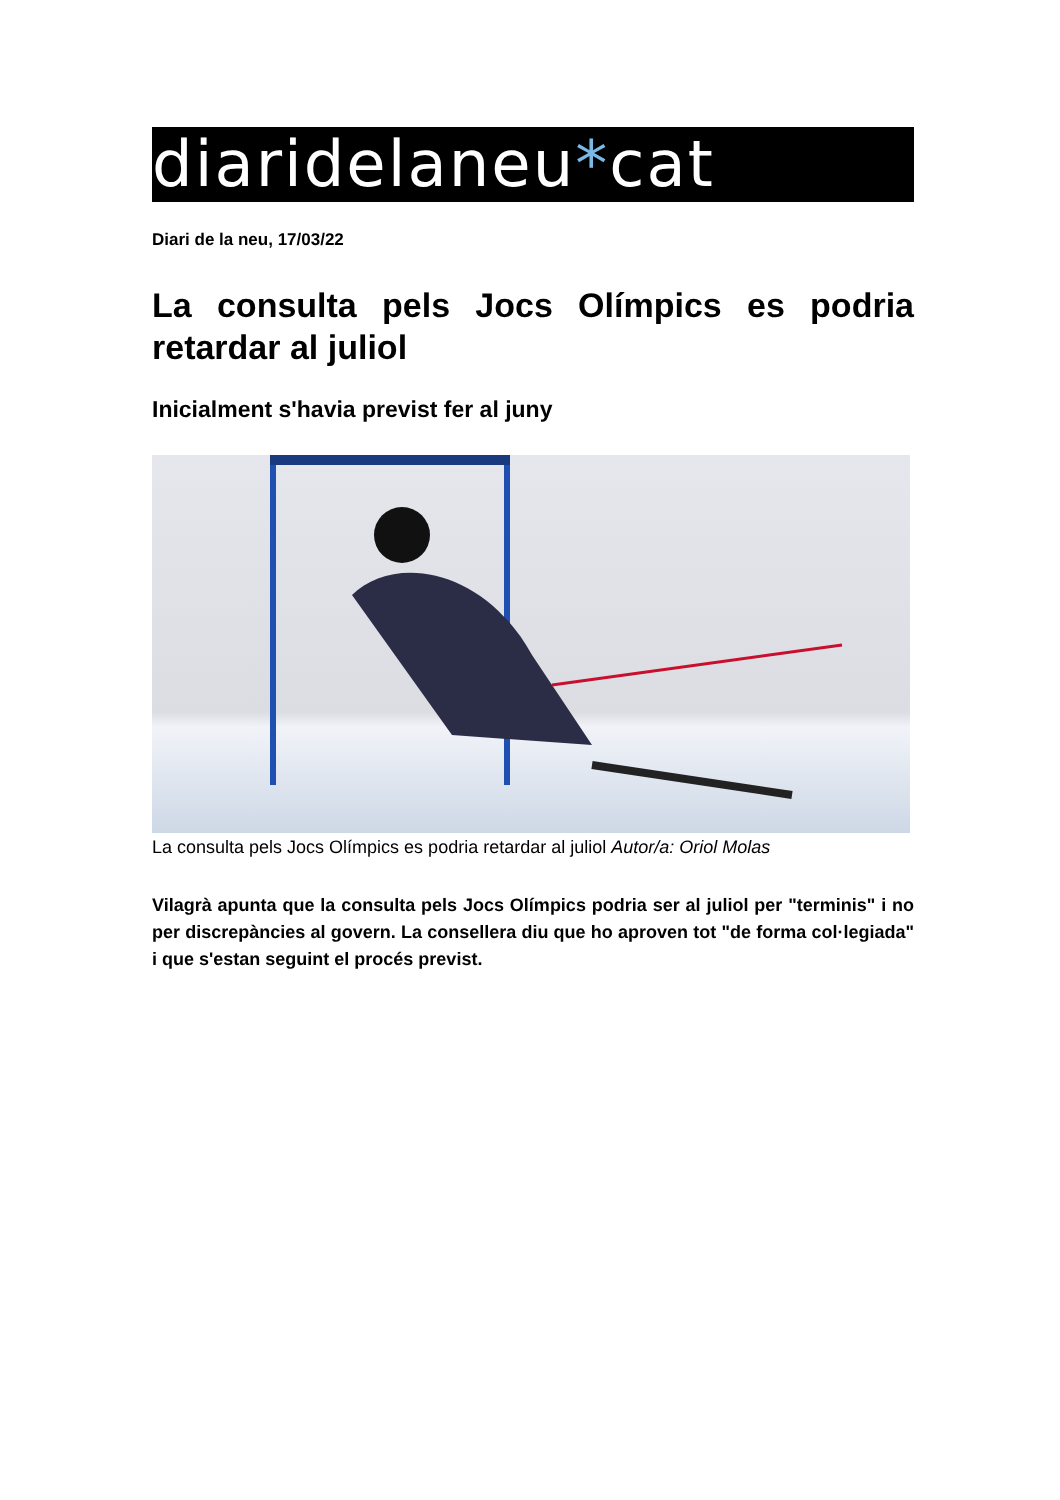diaridelaneu*cat
Diari de la neu, 17/03/22
La consulta pels Jocs Olímpics es podria retardar al juliol
Inicialment s'havia previst fer al juny
La consulta pels Jocs Olímpics es podria retardar al juliol Autor/a: Oriol Molas
Vilagrà apunta que la consulta pels Jocs Olímpics podria ser al juliol per "terminis" i no per discrepàncies al govern. La consellera diu que ho aproven tot "de forma col·legiada" i que s'estan seguint el procés previst.